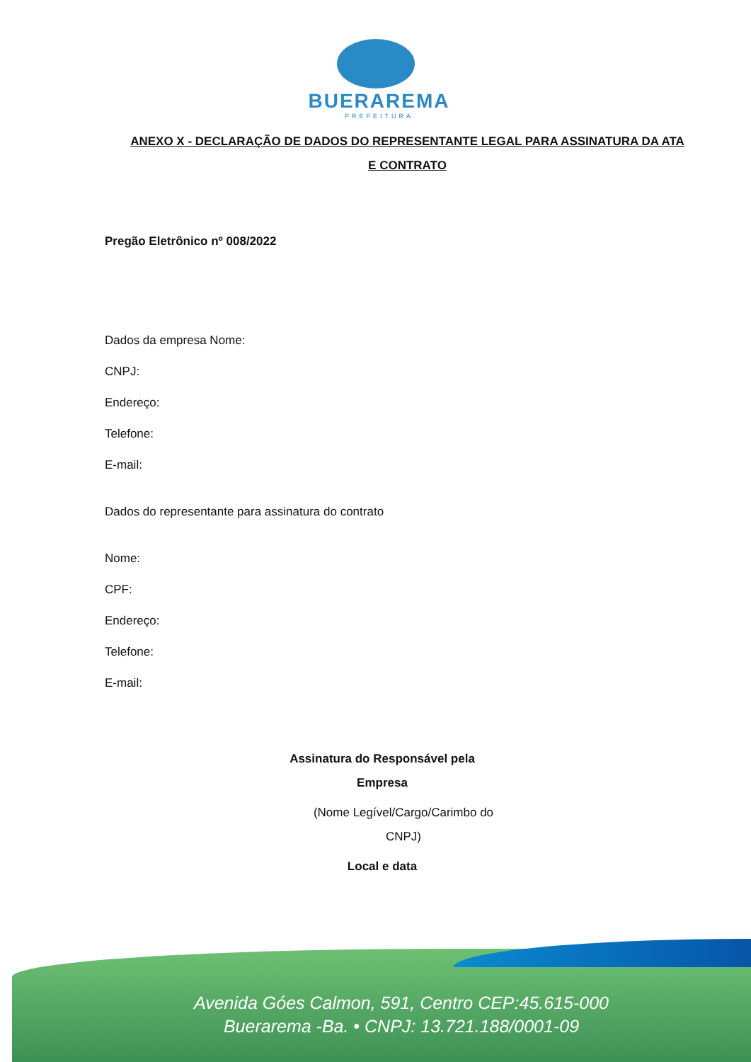BUERAREMA
PREFEITURA
ANEXO X - DECLARAÇÃO DE DADOS DO REPRESENTANTE LEGAL PARA ASSINATURA DA ATA E CONTRATO
Pregão Eletrônico nº 008/2022
Dados da empresa Nome:
CNPJ:
Endereço:
Telefone:
E-mail:
Dados do representante para assinatura do contrato
Nome:
CPF:
Endereço:
Telefone:
E-mail:
Assinatura do Responsável pela
Empresa
(Nome Legível/Cargo/Carimbo do CNPJ)
Local e data
Avenida Góes Calmon, 591, Centro CEP:45.615-000
Buerarema -Ba. • CNPJ: 13.721.188/0001-09